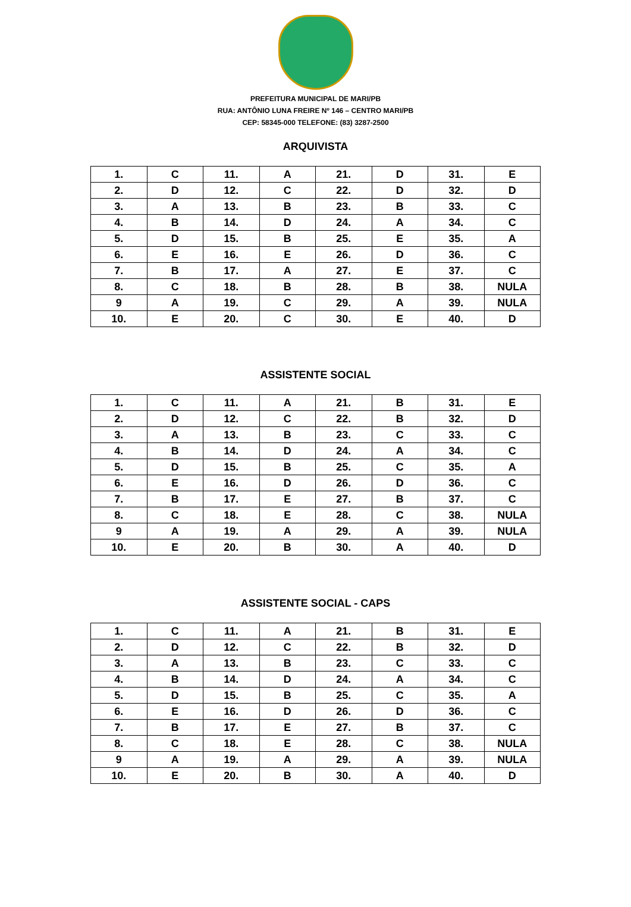PREFEITURA MUNICIPAL DE MARI/PB
RUA: ANTÔNIO LUNA FREIRE Nº 146 – CENTRO MARI/PB
CEP: 58345-000 TELEFONE: (83) 3287-2500
ARQUIVISTA
| 1. | C | 11. | A | 21. | D | 31. | E |
| 2. | D | 12. | C | 22. | D | 32. | D |
| 3. | A | 13. | B | 23. | B | 33. | C |
| 4. | B | 14. | D | 24. | A | 34. | C |
| 5. | D | 15. | B | 25. | E | 35. | A |
| 6. | E | 16. | E | 26. | D | 36. | C |
| 7. | B | 17. | A | 27. | E | 37. | C |
| 8. | C | 18. | B | 28. | B | 38. | NULA |
| 9 | A | 19. | C | 29. | A | 39. | NULA |
| 10. | E | 20. | C | 30. | E | 40. | D |
ASSISTENTE SOCIAL
| 1. | C | 11. | A | 21. | B | 31. | E |
| 2. | D | 12. | C | 22. | B | 32. | D |
| 3. | A | 13. | B | 23. | C | 33. | C |
| 4. | B | 14. | D | 24. | A | 34. | C |
| 5. | D | 15. | B | 25. | C | 35. | A |
| 6. | E | 16. | D | 26. | D | 36. | C |
| 7. | B | 17. | E | 27. | B | 37. | C |
| 8. | C | 18. | E | 28. | C | 38. | NULA |
| 9 | A | 19. | A | 29. | A | 39. | NULA |
| 10. | E | 20. | B | 30. | A | 40. | D |
ASSISTENTE SOCIAL - CAPS
| 1. | C | 11. | A | 21. | B | 31. | E |
| 2. | D | 12. | C | 22. | B | 32. | D |
| 3. | A | 13. | B | 23. | C | 33. | C |
| 4. | B | 14. | D | 24. | A | 34. | C |
| 5. | D | 15. | B | 25. | C | 35. | A |
| 6. | E | 16. | D | 26. | D | 36. | C |
| 7. | B | 17. | E | 27. | B | 37. | C |
| 8. | C | 18. | E | 28. | C | 38. | NULA |
| 9 | A | 19. | A | 29. | A | 39. | NULA |
| 10. | E | 20. | B | 30. | A | 40. | D |